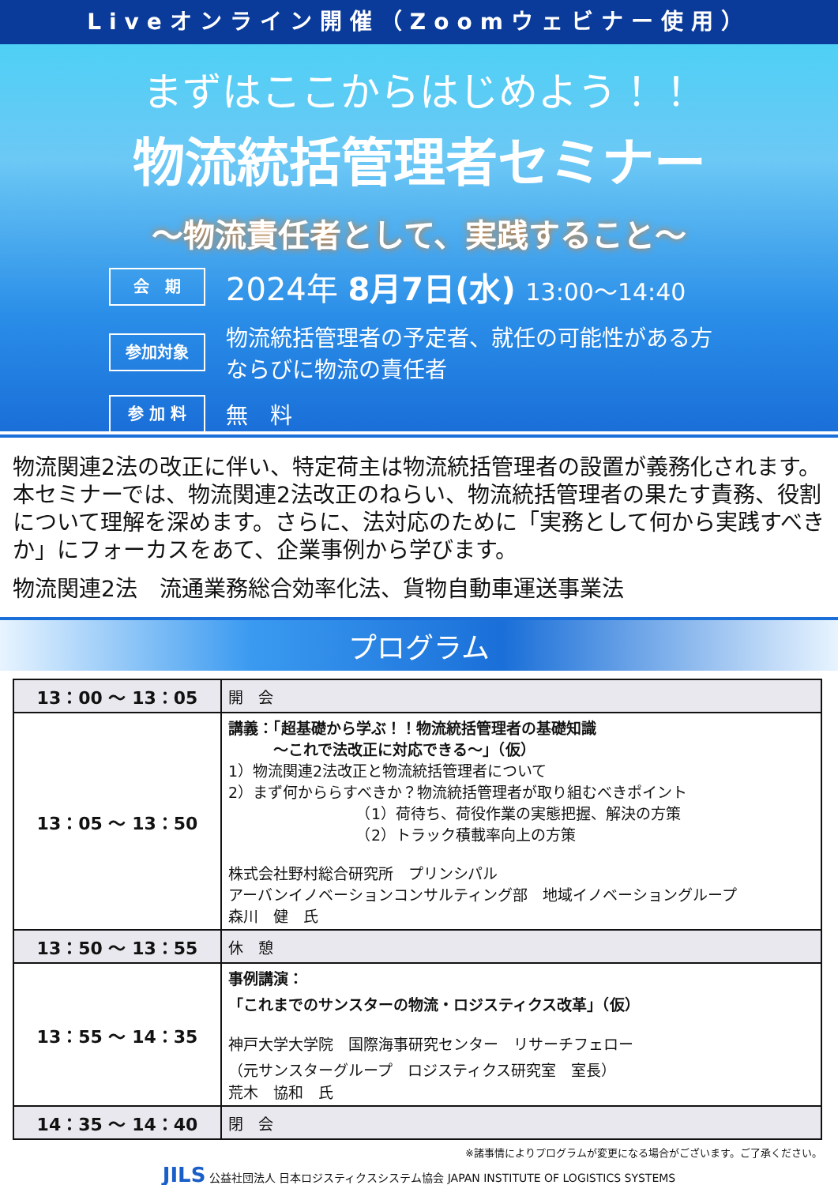Liveオンライン開催（Zoomウェビナー使用）
まずはここからはじめよう！！
物流統括管理者セミナー
～物流責任者として、実践すること～
会　期
2024年 8月7日(水) 13:00～14:40
参加対象
物流統括管理者の予定者、就任の可能性がある方
ならびに物流の責任者
参 加 料
無　料
物流関連2法の改正に伴い、特定荷主は物流統括管理者の設置が義務化されます。本セミナーでは、物流関連2法改正のねらい、物流統括管理者の果たす責務、役割について理解を深めます。さらに、法対応のために「実務として何から実践すべきか」にフォーカスをあて、企業事例から学びます。
物流関連2法　流通業務総合効率化法、貨物自動車運送事業法
プログラム
| 13：00 ～ 13：05 | 開 会 |
| 13：05 ～ 13：50 | 講義：「超基礎から学ぶ！！物流統括管理者の基礎知識 ～これで法改正に対応できる～」（仮） 1）物流関連2法改正と物流統括管理者について 2）まず何かららすべきか？物流統括管理者が取り組むべきポイント （1）荷待ち、荷役作業の実態把握、解決の方策 （2）トラック積載率向上の方策 株式会社野村総合研究所 プリンシパル アーバンイノベーションコンサルティング部 地域イノベーショングループ 森川 健 氏 |
| 13：50 ～ 13：55 | 休 憩 |
| 13：55 ～ 14：35 | 事例講演： 「これまでのサンスターの物流・ロジスティクス改革」（仮） 神戸大学大学院 国際海事研究センター リサーチフェロー （元サンスターグループ ロジスティクス研究室 室長） 荒木 協和 氏 |
| 14：35 ～ 14：40 | 閉 会 |
※諸事情によりプログラムが変更になる場合がございます。ご了承ください。
JILS 公益社団法人 日本ロジスティクスシステム協会 JAPAN INSTITUTE OF LOGISTICS SYSTEMS